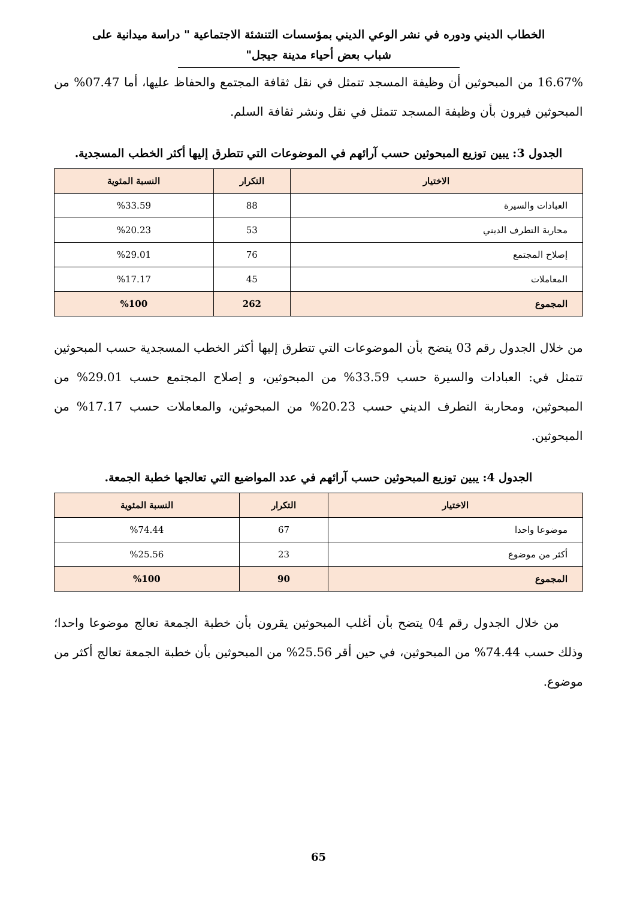الخطاب الديني ودوره في نشر الوعي الديني بمؤسسات التنشئة الاجتماعية " دراسة ميدانية على شباب بعض أحياء مدينة جيجل"
16.67% من المبحوثين أن وظيفة المسجد تتمثل في نقل ثقافة المجتمع والحفاظ عليها، أما 07.47% من المبحوثين فيرون بأن وظيفة المسجد تتمثل في نقل ونشر ثقافة السلم.
الجدول 3: يبين توزيع المبحوثين حسب آرائهم في الموضوعات التي تتطرق إليها أكثر الخطب المسجدية.
| الاختيار | التكرار | النسبة المئوية |
| --- | --- | --- |
| العبادات والسيرة | 88 | %33.59 |
| محاربة التطرف الديني | 53 | %20.23 |
| إصلاح المجتمع | 76 | %29.01 |
| المعاملات | 45 | %17.17 |
| المجموع | 262 | %100 |
من خلال الجدول رقم 03 يتضح بأن الموضوعات التي تتطرق إليها أكثر الخطب المسجدية حسب المبحوثين تتمثل في: العبادات والسيرة حسب 33.59% من المبحوثين، و إصلاح المجتمع حسب 29.01% من المبحوثين، ومحاربة التطرف الديني حسب 20.23% من المبحوثين، والمعاملات حسب 17.17% من المبحوثين.
الجدول 4: يبين توزيع المبحوثين حسب آرائهم في عدد المواضيع التي تعالجها خطبة الجمعة.
| الاختيار | التكرار | النسبة المئوية |
| --- | --- | --- |
| موضوعا واحدا | 67 | %74.44 |
| أكثر من موضوع | 23 | %25.56 |
| المجموع | 90 | %100 |
  من خلال الجدول رقم 04 يتضح بأن أغلب المبحوثين يقرون بأن خطبة الجمعة تعالج موضوعا واحدا؛ وذلك حسب 74.44% من المبحوثين، في حين أقر 25.56% من المبحوثين بأن خطبة الجمعة تعالج أكثر من موضوع.
65